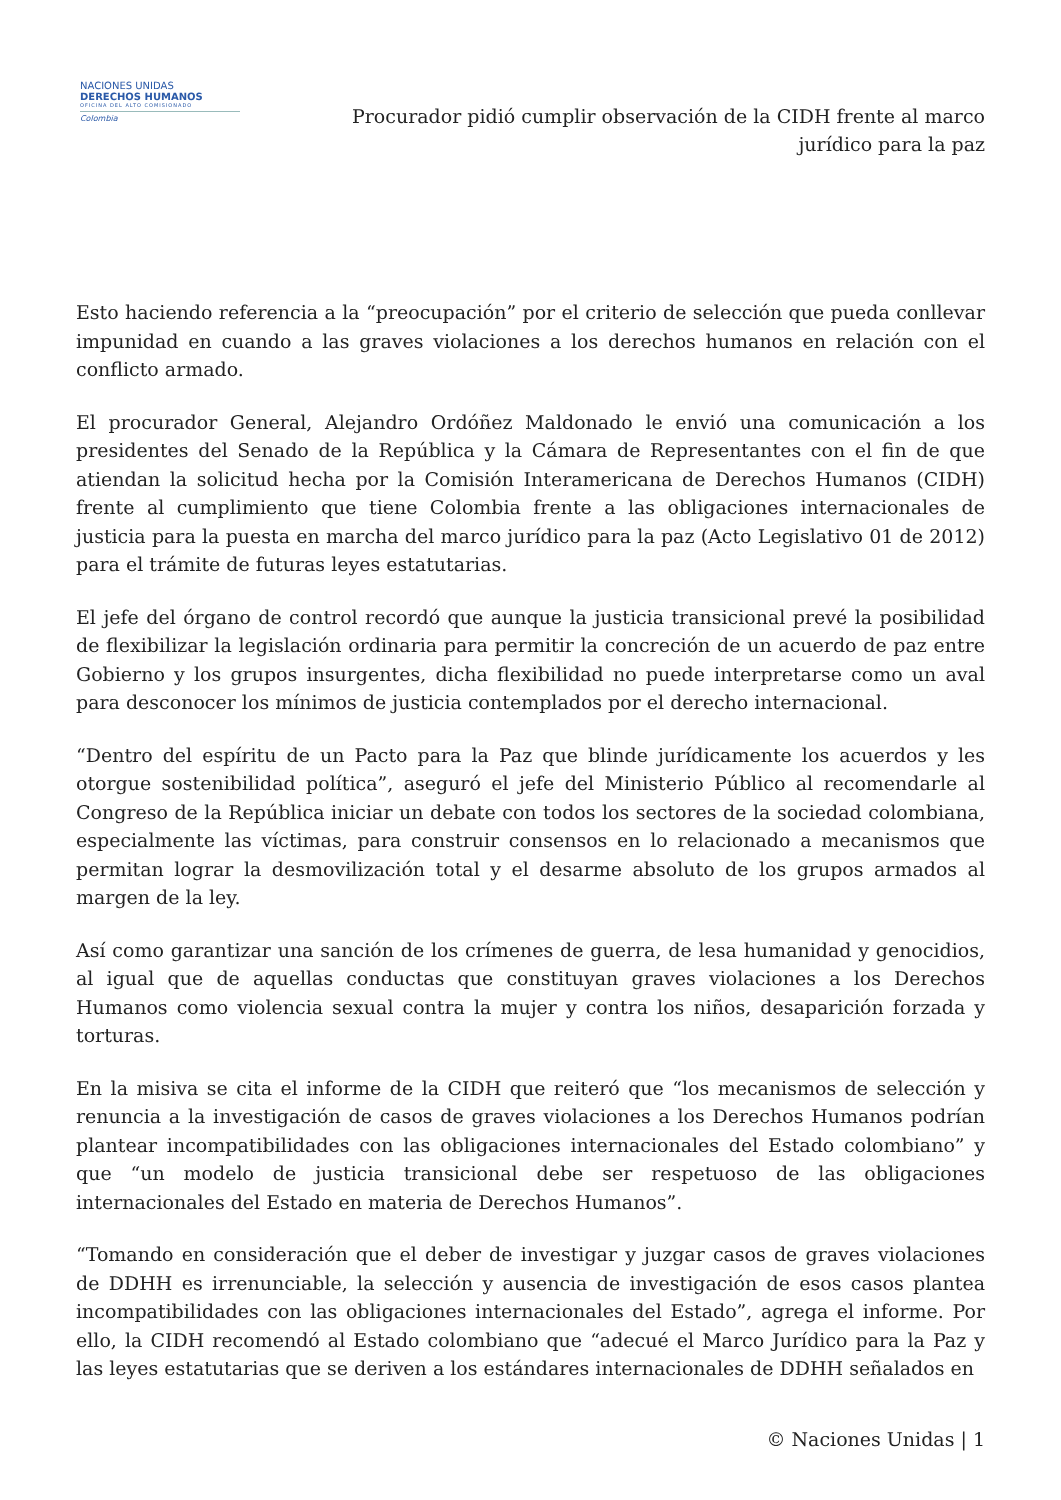NACIONES UNIDAS
DERECHOS HUMANOS
OFICINA DEL ALTO COMISIONADO
Colombia
Procurador pidió cumplir observación de la CIDH frente al marco jurídico para la paz
Esto haciendo referencia a la “preocupación” por el criterio de selección que pueda conllevar impunidad en cuando a las graves violaciones a los derechos humanos en relación con el conflicto armado.
El procurador General, Alejandro Ordóñez Maldonado le envió una comunicación a los presidentes del Senado de la República y la Cámara de Representantes con el fin de que atiendan la solicitud hecha por la Comisión Interamericana de Derechos Humanos (CIDH) frente al cumplimiento que tiene Colombia frente a las obligaciones internacionales de justicia para la puesta en marcha del marco jurídico para la paz (Acto Legislativo 01 de 2012) para el trámite de futuras leyes estatutarias.
El jefe del órgano de control recordó que aunque la justicia transicional prevé la posibilidad de flexibilizar la legislación ordinaria para permitir la concreción de un acuerdo de paz entre Gobierno y los grupos insurgentes, dicha flexibilidad no puede interpretarse como un aval para desconocer los mínimos de justicia contemplados por el derecho internacional.
“Dentro del espíritu de un Pacto para la Paz que blinde jurídicamente los acuerdos y les otorgue sostenibilidad política”, aseguró el jefe del Ministerio Público al recomendarle al Congreso de la República iniciar un debate con todos los sectores de la sociedad colombiana, especialmente las víctimas, para construir consensos en lo relacionado a mecanismos que permitan lograr la desmovilización total y el desarme absoluto de los grupos armados al margen de la ley.
Así como garantizar una sanción de los crímenes de guerra, de lesa humanidad y genocidios, al igual que de aquellas conductas que constituyan graves violaciones a los Derechos Humanos como violencia sexual contra la mujer y contra los niños, desaparición forzada y torturas.
En la misiva se cita el informe de la CIDH que reiteró que “los mecanismos de selección y renuncia a la investigación de casos de graves violaciones a los Derechos Humanos podrían plantear incompatibilidades con las obligaciones internacionales del Estado colombiano” y que “un modelo de justicia transicional debe ser respetuoso de las obligaciones internacionales del Estado en materia de Derechos Humanos”.
“Tomando en consideración que el deber de investigar y juzgar casos de graves violaciones de DDHH es irrenunciable, la selección y ausencia de investigación de esos casos plantea incompatibilidades con las obligaciones internacionales del Estado”, agrega el informe. Por ello, la CIDH recomendó al Estado colombiano que “adecué el Marco Jurídico para la Paz y las leyes estatutarias que se deriven a los estándares internacionales de DDHH señalados en
© Naciones Unidas | 1